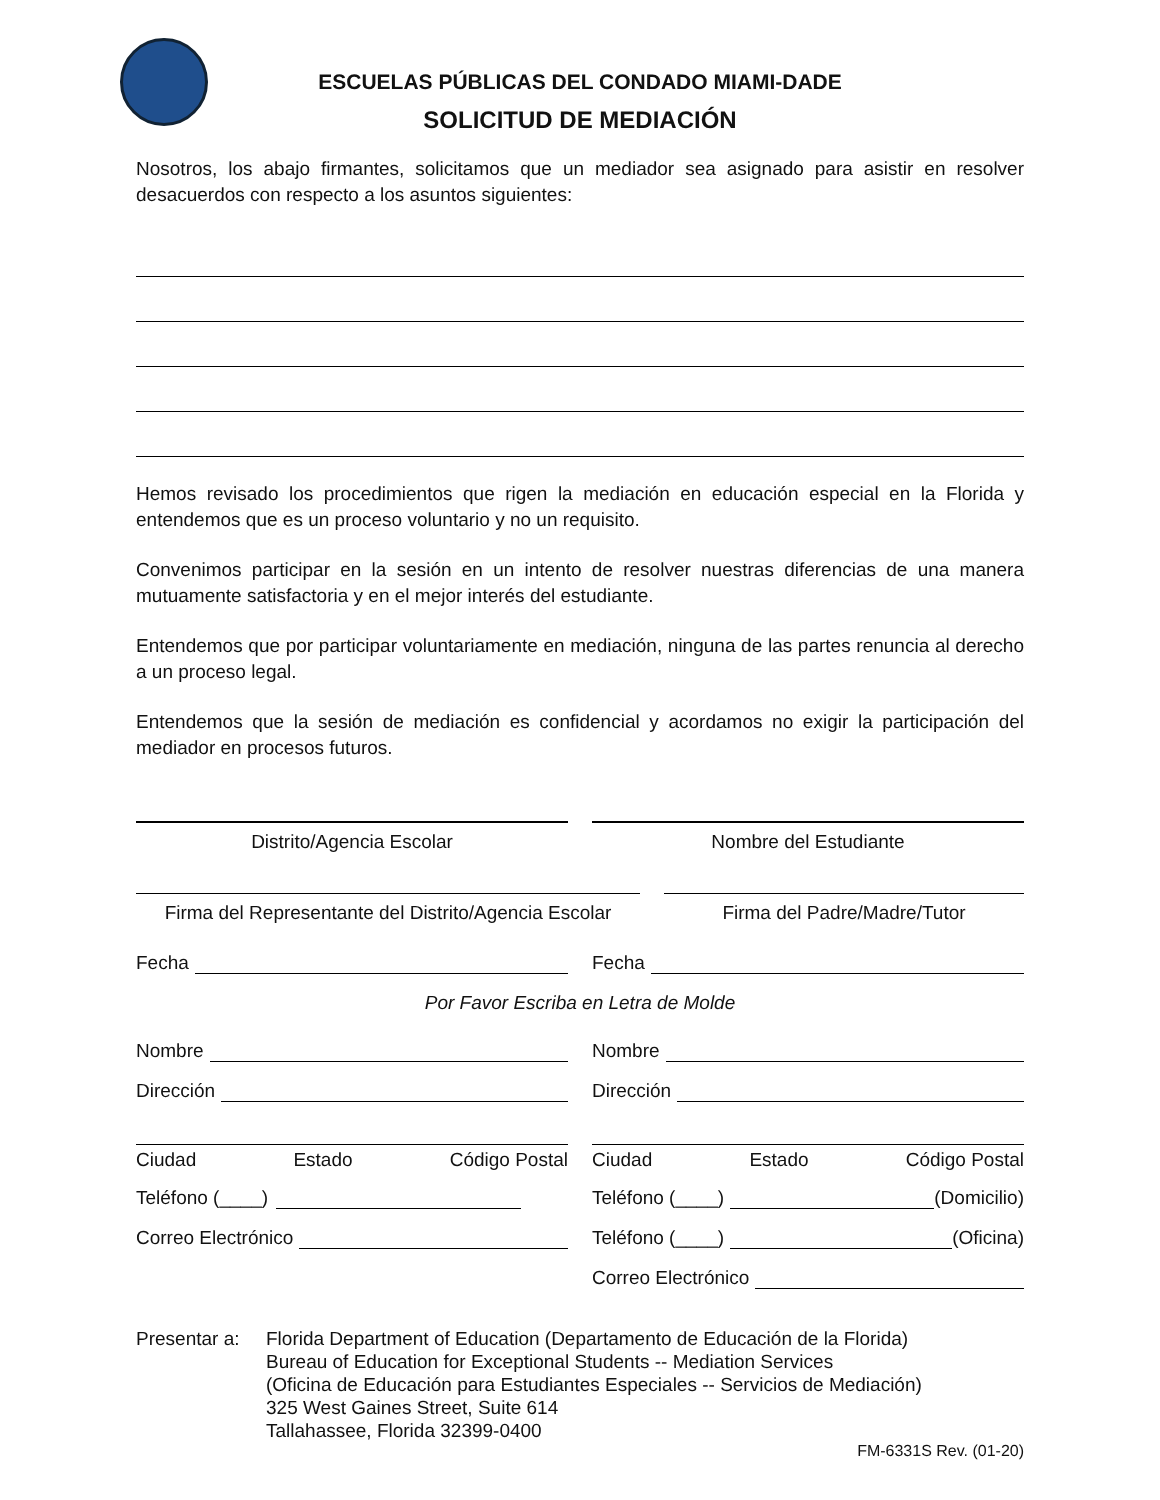ESCUELAS PÚBLICAS DEL CONDADO MIAMI-DADE
SOLICITUD DE MEDIACIÓN
Nosotros, los abajo firmantes, solicitamos que un mediador sea asignado para asistir en resolver desacuerdos con respecto a los asuntos siguientes:
Hemos revisado los procedimientos que rigen la mediación en educación especial en la Florida y entendemos que es un proceso voluntario y no un requisito.
Convenimos participar en la sesión en un intento de resolver nuestras diferencias de una manera mutuamente satisfactoria y en el mejor interés del estudiante.
Entendemos que por participar voluntariamente en mediación, ninguna de las partes renuncia al derecho a un proceso legal.
Entendemos que la sesión de mediación es confidencial y acordamos no exigir la participación del mediador en procesos futuros.
Distrito/Agencia Escolar Nombre del Estudiante
Firma del Representante del Distrito/Agencia Escolar
Firma del Padre/Madre/Tutor
Fecha Fecha
Por Favor Escriba en Letra de Molde
Nombre Nombre
Dirección Dirección
Ciudad Estado Código Postal Ciudad Estado Código Postal
Teléfono (____) Teléfono (____) (Domicilio)
Correo Electrónico Teléfono (____) (Oficina)
Correo Electrónico
Presentar a:
Florida Department of Education (Departamento de Educación de la Florida)
Bureau of Education for Exceptional Students -- Mediation Services
(Oficina de Educación para Estudiantes Especiales -- Servicios de Mediación)
325 West Gaines Street, Suite 614
Tallahassee, Florida 32399-0400
FM-6331S Rev. (01-20)